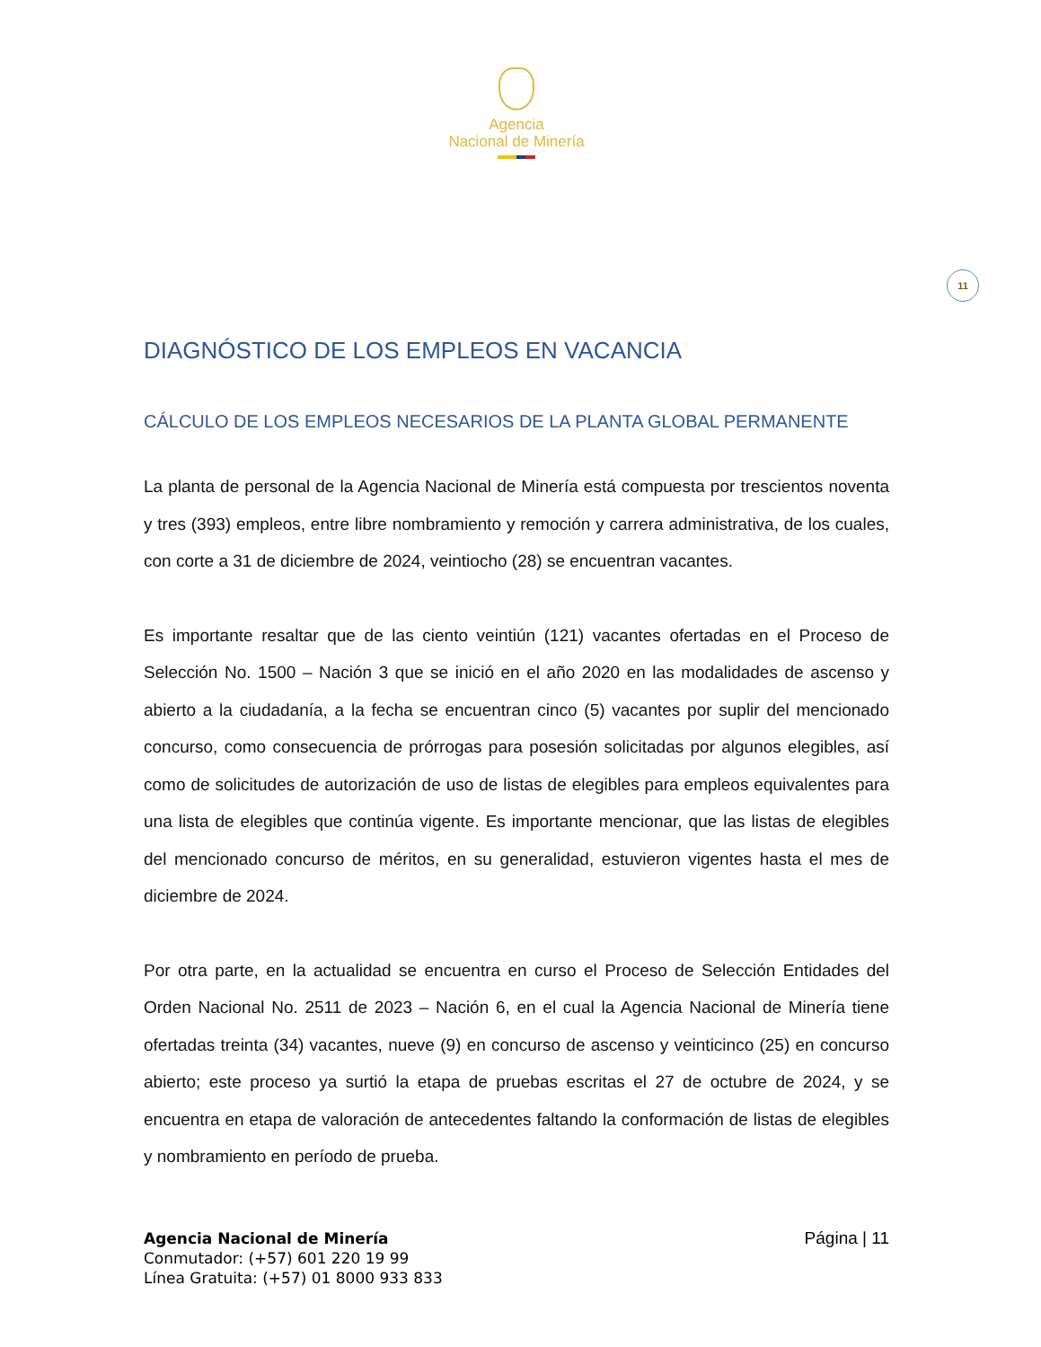Agencia
Nacional de Minería
11
DIAGNÓSTICO DE LOS EMPLEOS EN VACANCIA
CÁLCULO DE LOS EMPLEOS NECESARIOS DE LA PLANTA GLOBAL PERMANENTE
La planta de personal de la Agencia Nacional de Minería está compuesta por trescientos noventa y tres (393) empleos, entre libre nombramiento y remoción y carrera administrativa, de los cuales, con corte a 31 de diciembre de 2024, veintiocho (28) se encuentran vacantes.
Es importante resaltar que de las ciento veintiún (121) vacantes ofertadas en el Proceso de Selección No. 1500 – Nación 3 que se inició en el año 2020 en las modalidades de ascenso y abierto a la ciudadanía, a la fecha se encuentran cinco (5) vacantes por suplir del mencionado concurso, como consecuencia de prórrogas para posesión solicitadas por algunos elegibles, así como de solicitudes de autorización de uso de listas de elegibles para empleos equivalentes para una lista de elegibles que continúa vigente. Es importante mencionar, que las listas de elegibles del mencionado concurso de méritos, en su generalidad, estuvieron vigentes hasta el mes de diciembre de 2024.
Por otra parte, en la actualidad se encuentra en curso el Proceso de Selección Entidades del Orden Nacional No. 2511 de 2023 – Nación 6, en el cual la Agencia Nacional de Minería tiene ofertadas treinta (34) vacantes, nueve (9) en concurso de ascenso y veinticinco (25) en concurso abierto; este proceso ya surtió la etapa de pruebas escritas el 27 de octubre de 2024, y se encuentra en etapa de valoración de antecedentes faltando la conformación de listas de elegibles y nombramiento en período de prueba.
Agencia Nacional de Minería
Conmutador: (+57) 601 220 19 99
Línea Gratuita: (+57) 01 8000 933 833
Página | 11